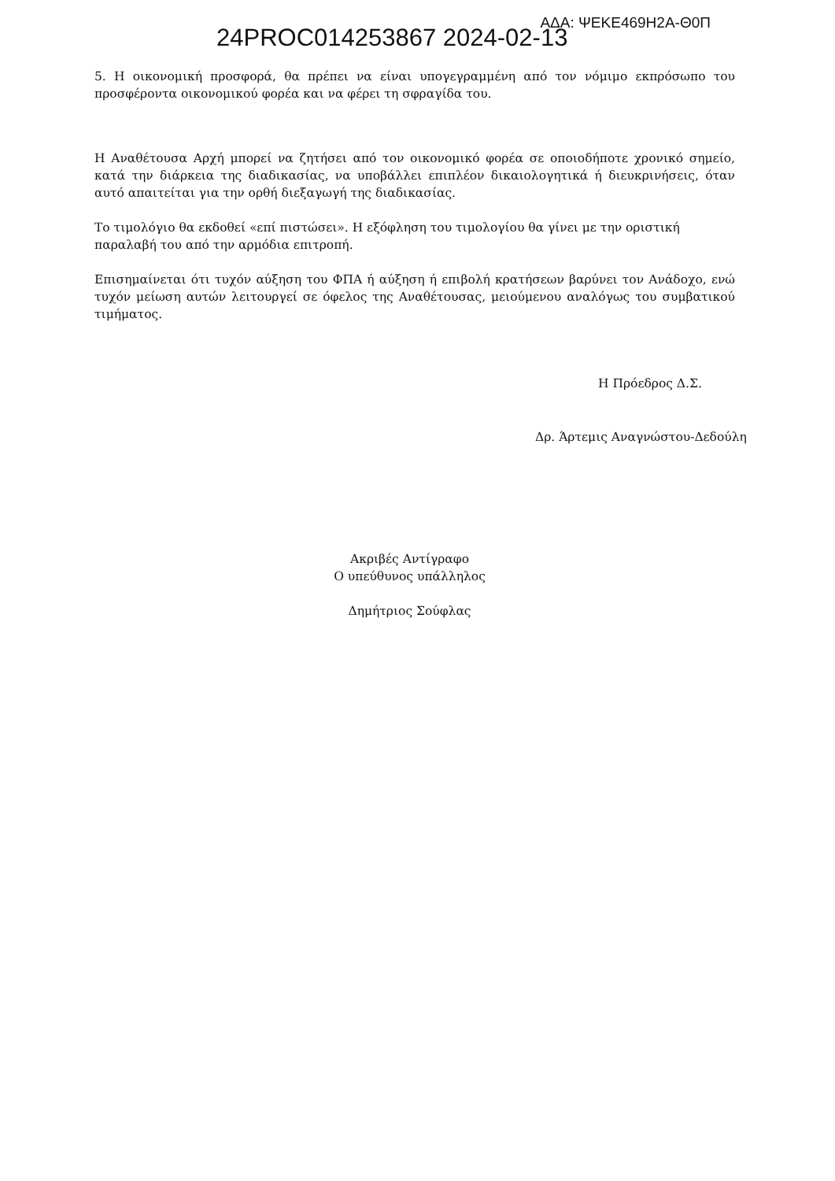24PROC014253867 2024-02-13
ΑΔΑ: ΨΕΚΕ469Η2Α-Θ0Π
5. Η οικονομική προσφορά, θα πρέπει να είναι υπογεγραμμένη από τον νόμιμο εκπρόσωπο του προσφέροντα οικονομικού φορέα και να φέρει τη σφραγίδα του.
Η Αναθέτουσα Αρχή μπορεί να ζητήσει από τον οικονομικό φορέα σε οποιοδήποτε χρονικό σημείο, κατά την διάρκεια της διαδικασίας, να υποβάλλει επιπλέον δικαιολογητικά ή διευκρινήσεις, όταν αυτό απαιτείται για την ορθή διεξαγωγή της διαδικασίας.
Το τιμολόγιο θα εκδοθεί «επί πιστώσει». Η εξόφληση του τιμολογίου θα γίνει με την οριστική παραλαβή του από την αρμόδια επιτροπή.
Επισημαίνεται ότι τυχόν αύξηση του ΦΠΑ ή αύξηση ή επιβολή κρατήσεων βαρύνει τον Ανάδοχο, ενώ τυχόν μείωση αυτών λειτουργεί σε όφελος της Αναθέτουσας, μειούμενου αναλόγως του συμβατικού τιμήματος.
Η Πρόεδρος Δ.Σ.
Δρ. Άρτεμις Αναγνώστου-Δεδούλη
Ακριβές Αντίγραφο
Ο υπεύθυνος υπάλληλος
Δημήτριος Σούφλας